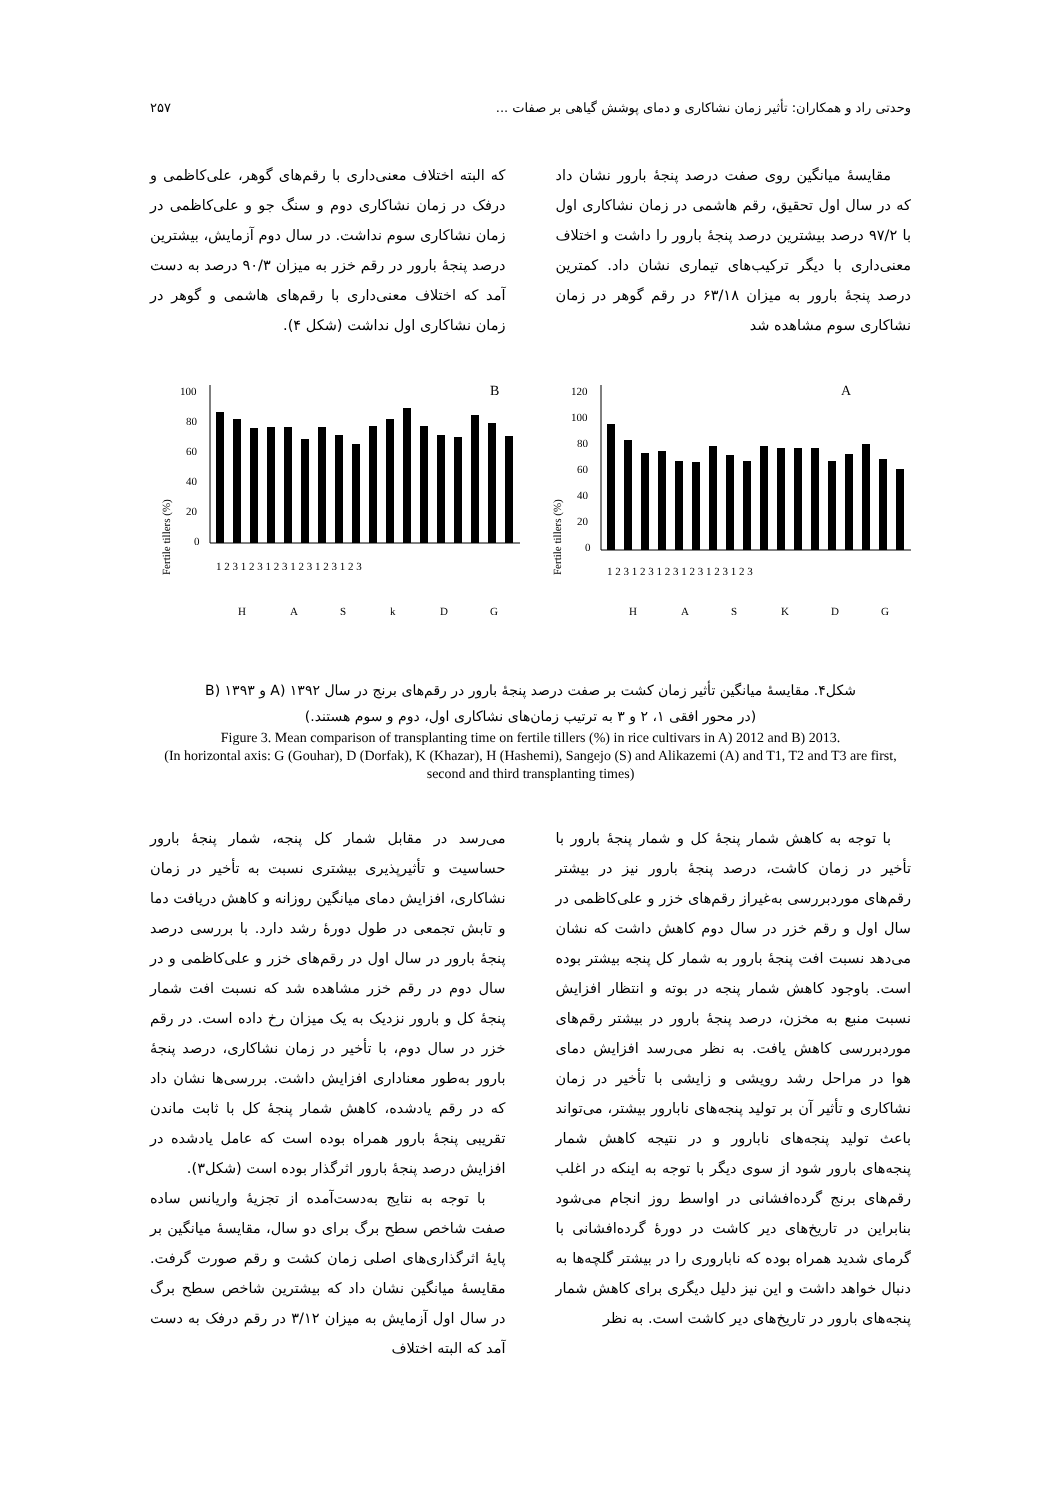وحدتی راد و همکاران: تأثیر زمان نشاکاری و دمای پوشش گیاهی بر صفات ... ۲۵۷
مقایسهٔ میانگین روی صفت درصد پنجهٔ بارور نشان داد که در سال اول تحقیق، رقم هاشمی در زمان نشاکاری اول با ۹۷/۲ درصد بیشترین درصد پنجهٔ بارور را داشت و اختلاف معنی‌داری با دیگر ترکیب‌های تیماری نشان داد. کمترین درصد پنجهٔ بارور به میزان ۶۳/۱۸ در رقم گوهر در زمان نشاکاری سوم مشاهده شد
که البته اختلاف معنی‌داری با رقم‌های گوهر، علی‌کاظمی و درفک در زمان نشاکاری دوم و سنگ جو و علی‌کاظمی در زمان نشاکاری سوم نداشت. در سال دوم آزمایش، بیشترین درصد پنجهٔ بارور در رقم خزر به میزان ۹۰/۳ درصد به دست آمد که اختلاف معنی‌داری با رقم‌های هاشمی و گوهر در زمان نشاکاری اول نداشت (شکل ۴).
A
Fertile tillers (%)
120
100
80
60
40
20
0
1 2 3 1 2 3 1 2 3 1 2 3 1 2 3 1 2 3
H
A
S
K
D
G
B
Fertile tillers (%)
100
80
60
40
20
0
1 2 3 1 2 3 1 2 3 1 2 3 1 2 3 1 2 3
H
A
S
k
D
G
شکل۴. مقایسهٔ میانگین تأثیر زمان کشت بر صفت درصد پنجهٔ بارور در رقم‌های برنج در سال A) ۱۳۹۲ و B) ۱۳۹۳
(در محور افقی ۱، ۲ و ۳ به ترتیب زمان‌های نشاکاری اول، دوم و سوم هستند.)
Figure 3. Mean comparison of transplanting time on fertile tillers (%) in rice cultivars in A) 2012 and B) 2013.
(In horizontal axis: G (Gouhar), D (Dorfak), K (Khazar), H (Hashemi), Sangejo (S) and Alikazemi (A) and T1, T2 and T3 are first, second and third transplanting times)
با توجه به کاهش شمار پنجهٔ کل و شمار پنجهٔ بارور با تأخیر در زمان کاشت، درصد پنجهٔ بارور نیز در بیشتر رقم‌های موردبررسی به‌غیراز رقم‌های خزر و علی‌کاظمی در سال اول و رقم خزر در سال دوم کاهش داشت که نشان می‌دهد نسبت افت پنجهٔ بارور به شمار کل پنجه بیشتر بوده است. باوجود کاهش شمار پنجه در بوته و انتظار افزایش نسبت منبع به مخزن، درصد پنجهٔ بارور در بیشتر رقم‌های موردبررسی کاهش یافت. به نظر می‌رسد افزایش دمای هوا در مراحل رشد رویشی و زایشی با تأخیر در زمان نشاکاری و تأثیر آن بر تولید پنجه‌های نابارور بیشتر، می‌تواند باعث تولید پنجه‌های نابارور و در نتیجه کاهش شمار پنجه‌های بارور شود از سوی دیگر با توجه به اینکه در اغلب رقم‌های برنج گرده‌افشانی در اواسط روز انجام می‌شود بنابراین در تاریخ‌های دیر کاشت در دورهٔ گرده‌افشانی با گرمای شدید همراه بوده که ناباروری را در بیشتر گلچه‌ها به دنبال خواهد داشت و این نیز دلیل دیگری برای کاهش شمار پنجه‌های بارور در تاریخ‌های دیر کاشت است. به نظر
می‌رسد در مقابل شمار کل پنجه، شمار پنجهٔ بارور حساسیت و تأثیرپذیری بیشتری نسبت به تأخیر در زمان نشاکاری، افزایش دمای میانگین روزانه و کاهش دریافت دما و تابش تجمعی در طول دورهٔ رشد دارد. با بررسی درصد پنجهٔ بارور در سال اول در رقم‌های خزر و علی‌کاظمی و در سال دوم در رقم خزر مشاهده شد که نسبت افت شمار پنجهٔ کل و بارور نزدیک به یک میزان رخ داده است. در رقم خزر در سال دوم، با تأخیر در زمان نشاکاری، درصد پنجهٔ بارور به‌طور معناداری افزایش داشت. بررسی‌ها نشان داد که در رقم یادشده، کاهش شمار پنجهٔ کل با ثابت ماندن تقریبی پنجهٔ بارور همراه بوده است که عامل یادشده در افزایش درصد پنجهٔ بارور اثرگذار بوده است (شکل۳).
با توجه به نتایج به‌دست‌آمده از تجزیهٔ واریانس ساده صفت شاخص سطح برگ برای دو سال، مقایسهٔ میانگین بر پایهٔ اثرگذاری‌های اصلی زمان کشت و رقم صورت گرفت. مقایسهٔ میانگین نشان داد که بیشترین شاخص سطح برگ در سال اول آزمایش به میزان ۳/۱۲ در رقم درفک به دست آمد که البته اختلاف